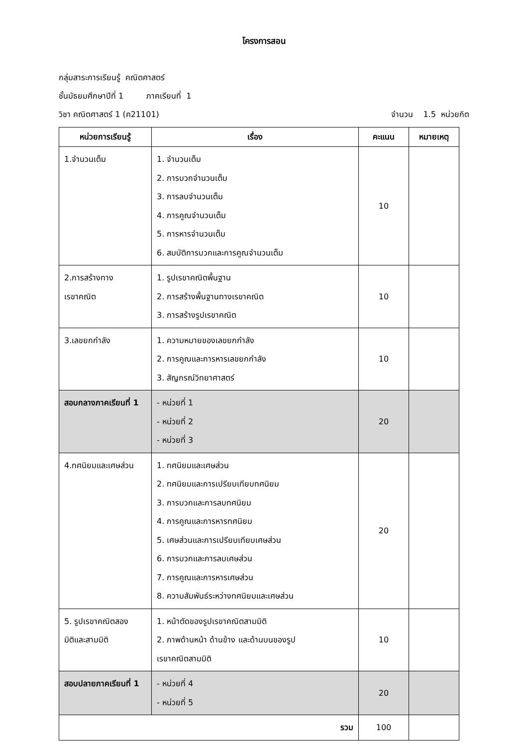โครงการสอน
กลุ่มสาระการเรียนรู้ คณิตศาสตร์
ชั้นมัธยมศึกษาปีที่ 1 ภาคเรียนที่ 1
วิชา คณิตศาสตร์ 1 (ค21101) จำนวน 1.5 หน่วยกิต
| หน่วยการเรียนรู้ | เรื่อง | คะแนน | หมายเหตุ |
| --- | --- | --- | --- |
| 1.จำนวนเต็ม | 1. จำนวนเต็ม 2. การบวกจำนวนเต็ม 3. การลบจำนวนเต็ม 4. การคูณจำนวนเต็ม 5. การหารจำนวนเต็ม 6. สมบัติการบวกและการคูณจำนวนเต็ม | 10 | |
| 2.การสร้างทาง เรขาคณิต | 1. รูปเรขาคณิตพื้นฐาน 2. การสร้างพื้นฐานทางเรขาคณิต 3. การสร้างรูปเรขาคณิต | 10 | |
| 3.เลขยกกำลัง | 1. ความหมายของเลขยกกำลัง 2. การคูณและการหารเลขยกกำลัง 3. สัญกรณ์วิทยาศาสตร์ | 10 | |
| สอบกลางภาคเรียนที่ 1 | - หน่วยที่ 1 - หน่วยที่ 2 - หน่วยที่ 3 | 20 | |
| 4.ทศนิยมและเศษส่วน | 1. ทศนิยมและเศษส่วน 2. ทศนิยมและการเปรียบเทียบทศนิยม 3. การบวกและการลบทศนิยม 4. การคูณและการหารทศนิยม 5. เศษส่วนและการเปรียบเทียบเศษส่วน 6. การบวกและการลบเศษส่วน 7. การคูณและการหารเศษส่วน 8. ความสัมพันธ์ระหว่างทศนิยมและเศษส่วน | 20 | |
| 5. รูปเรขาคณิตสอง มิติและสามมิติ | 1. หน้าตัดของรูปเรขาคณิตสามมิติ 2. ภาพด้านหน้า ด้านข้าง และด้านบนของรูป เรขาคณิตสามมิติ | 10 | |
| สอบปลายภาคเรียนที่ 1 | - หน่วยที่ 4 - หน่วยที่ 5 | 20 | |
| รวม | | 100 | |